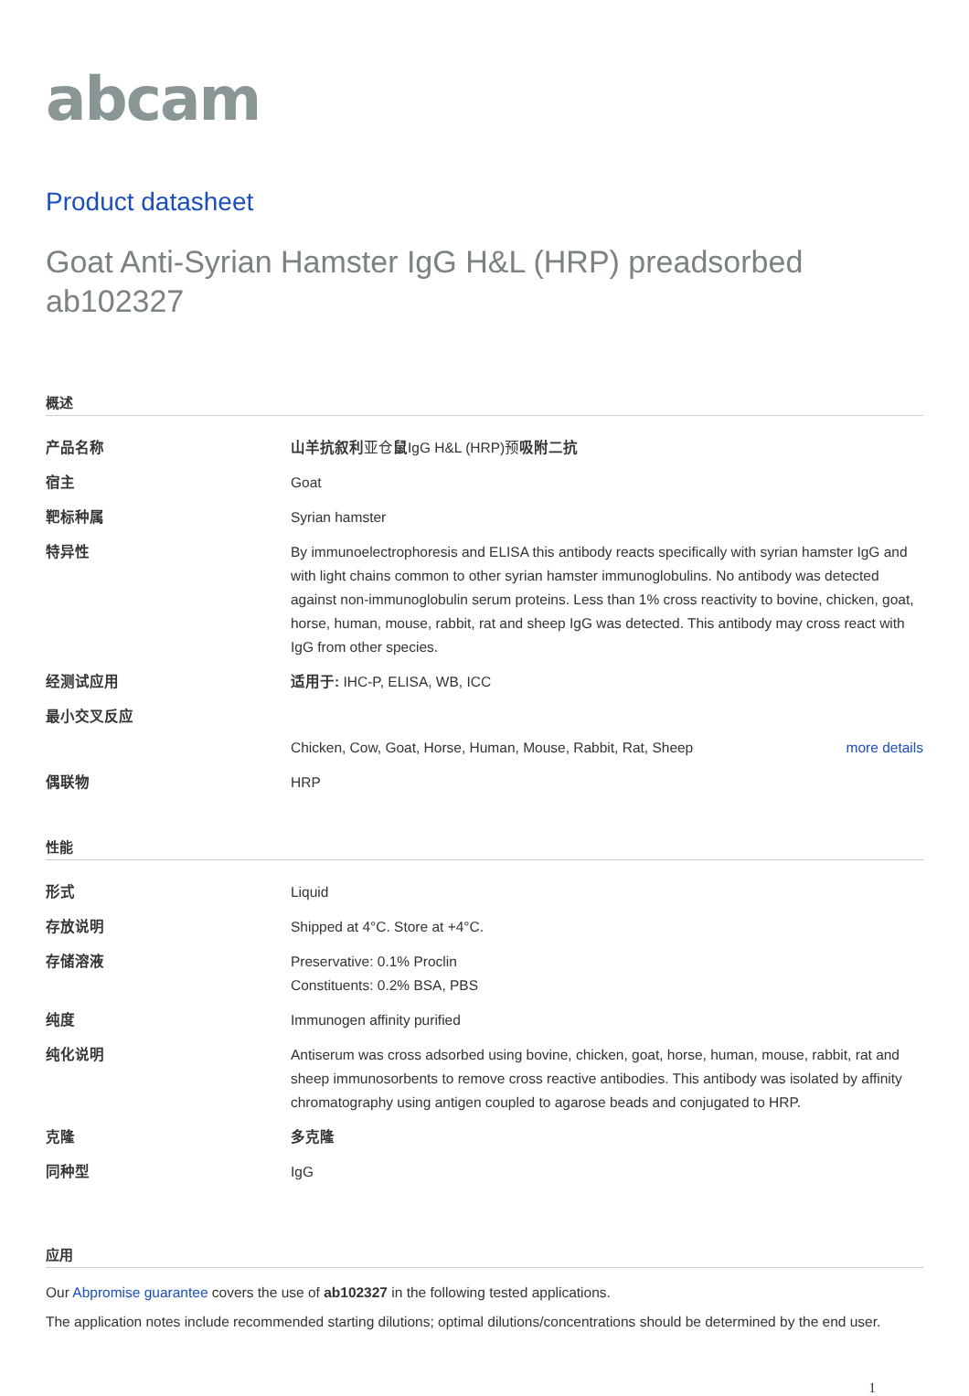abcam
Product datasheet
Goat Anti-Syrian Hamster IgG H&L (HRP) preadsorbed ab102327
概述
| 产品名称 | 山羊抗叙利 亚仓 鼠 IgG H&L (HRP)预 吸附二抗 |
| 宿主 | Goat |
| 靶标种属 | Syrian hamster |
| 特异性 | By immunoelectrophoresis and ELISA this antibody reacts specifically with syrian hamster IgG and with light chains common to other syrian hamster immunoglobulins. No antibody was detected against non-immunoglobulin serum proteins. Less than 1% cross reactivity to bovine, chicken, goat, horse, human, mouse, rabbit, rat and sheep IgG was detected. This antibody may cross react with IgG from other species. |
| 经测试应用 | 适用于: IHC-P, ELISA, WB, ICC |
| 最小交叉反应 | Chicken, Cow, Goat, Horse, Human, Mouse, Rabbit, Rat, Sheep more details |
| 偶联物 | HRP |
性能
| 形式 | Liquid |
| 存放说明 | Shipped at 4°C. Store at +4°C. |
| 存储溶液 | Preservative: 0.1% Proclin Constituents: 0.2% BSA, PBS |
| 纯度 | Immunogen affinity purified |
| 纯化说明 | Antiserum was cross adsorbed using bovine, chicken, goat, horse, human, mouse, rabbit, rat and sheep immunosorbents to remove cross reactive antibodies. This antibody was isolated by affinity chromatography using antigen coupled to agarose beads and conjugated to HRP. |
| 克隆 | 多克隆 |
| 同种型 | IgG |
应用
Our Abpromise guarantee covers the use of ab102327 in the following tested applications.
The application notes include recommended starting dilutions; optimal dilutions/concentrations should be determined by the end user.
1